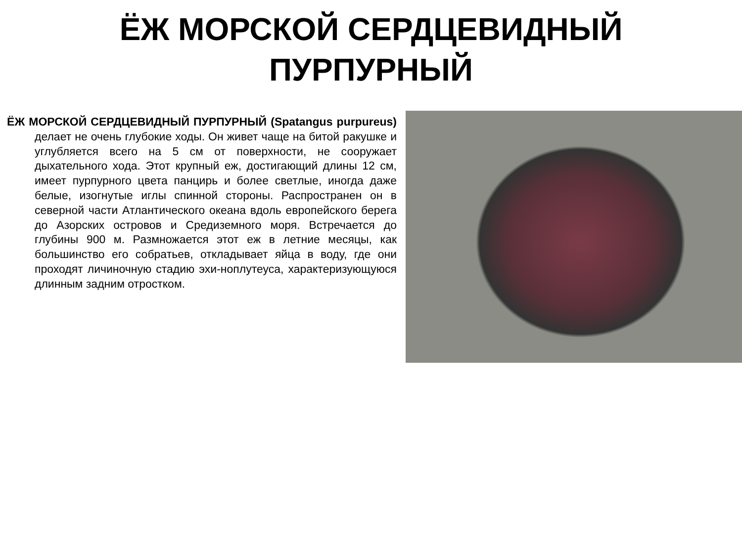ЁЖ МОРСКОЙ СЕРДЦЕВИДНЫЙ
ПУРПУРНЫЙ
ЁЖ МОРСКОЙ СЕРДЦЕВИДНЫЙ ПУРПУРНЫЙ (Spatangus purpureus) делает не очень глубокие ходы. Он живет чаще на битой ракушке и углубляется всего на 5 см от поверхности, не сооружает дыхательного хода. Этот крупный еж, достигающий длины 12 см, имеет пурпурного цвета панцирь и более светлые, иногда даже белые, изогнутые иглы спинной стороны. Распространен он в северной части Атлантического океана вдоль европейского берега до Азорских островов и Средиземного моря. Встречается до глубины 900 м. Размножается этот еж в летние месяцы, как большинство его собратьев, откладывает яйца в воду, где они проходят личиночную стадию эхи-ноплутеуса, характеризующуюся длинным задним отростком.